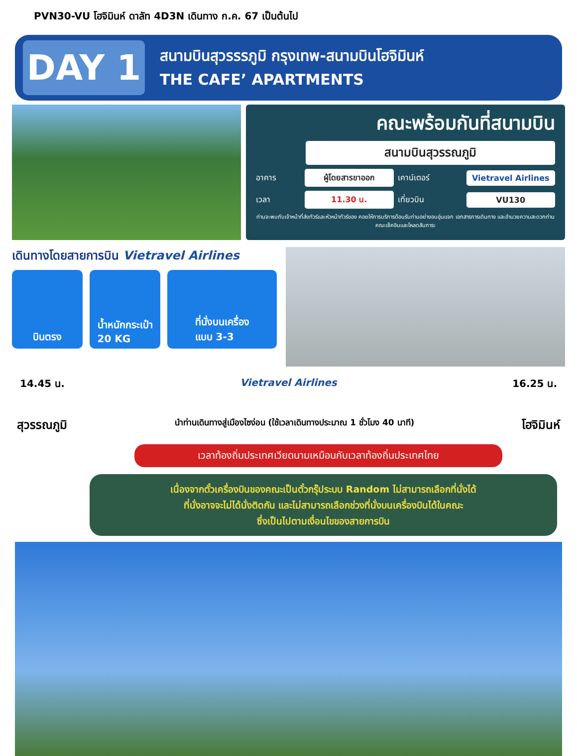PVN30-VU โฮจิมินห์ ดาลัท 4D3N เดินทาง ก.ค. 67 เป็นต้นไป
DAY 1
สนามบินสุวรรรภูมิ กรุงเทพ-สนามบินโฮจิมินห์
THE CAFE’ APARTMENTS
คณะพร้อมกันที่สนามบิน
สนามบินสุวรรณภูมิ
อาคาร
ผู้โดยสารขาออก
เคาน์เตอร์
Vietravel Airlines
เวลา
11.30 น.
เที่ยวบิน
VU130
ท่านจะพบกับเจ้าหน้าที่ส่งทัวร์และหัวหน้าทัวร์ของ คอยให้การบริการต้อนรับท่านอย่างอบอุ่นแจก เอกสารการเดินทาง และอำนวยความสะดวกท่านคณะเช็คอินและโหลดสัมภาระ
เดินทางโดยสายการบิน Vietravel Airlines
บินตรง น้ำหนักกระเป๋า
20 KG
ที่นั่งบนเครื่อง
แบบ 3-3
14.45 น. Vietravel Airlines 16.25 น.
สุวรรณภูมิ นำท่านเดินทางสู่เมืองไซง่อน (ใช้เวลาเดินทางประมาณ 1 ชั่วโมง 40 นาที) โฮจิมินห์
เวลาท้องถิ่นประเทศเวียดนามเหมือนกับเวลาท้องถิ่นประเทศไทย
เนื่องจากตั๋วเครื่องบินของคณะเป็นตั๋วกรุ๊ประบบ Random ไม่สามารถเลือกที่นั่งได้
ที่นั่งอาจจะไม่ได้นั่งติดกัน และไม่สามารถเลือกช่วงที่นั่งบนเครื่องบินได้ในคณะ
ซึ่งเป็นไปตามเงื่อนไขของสายการบิน